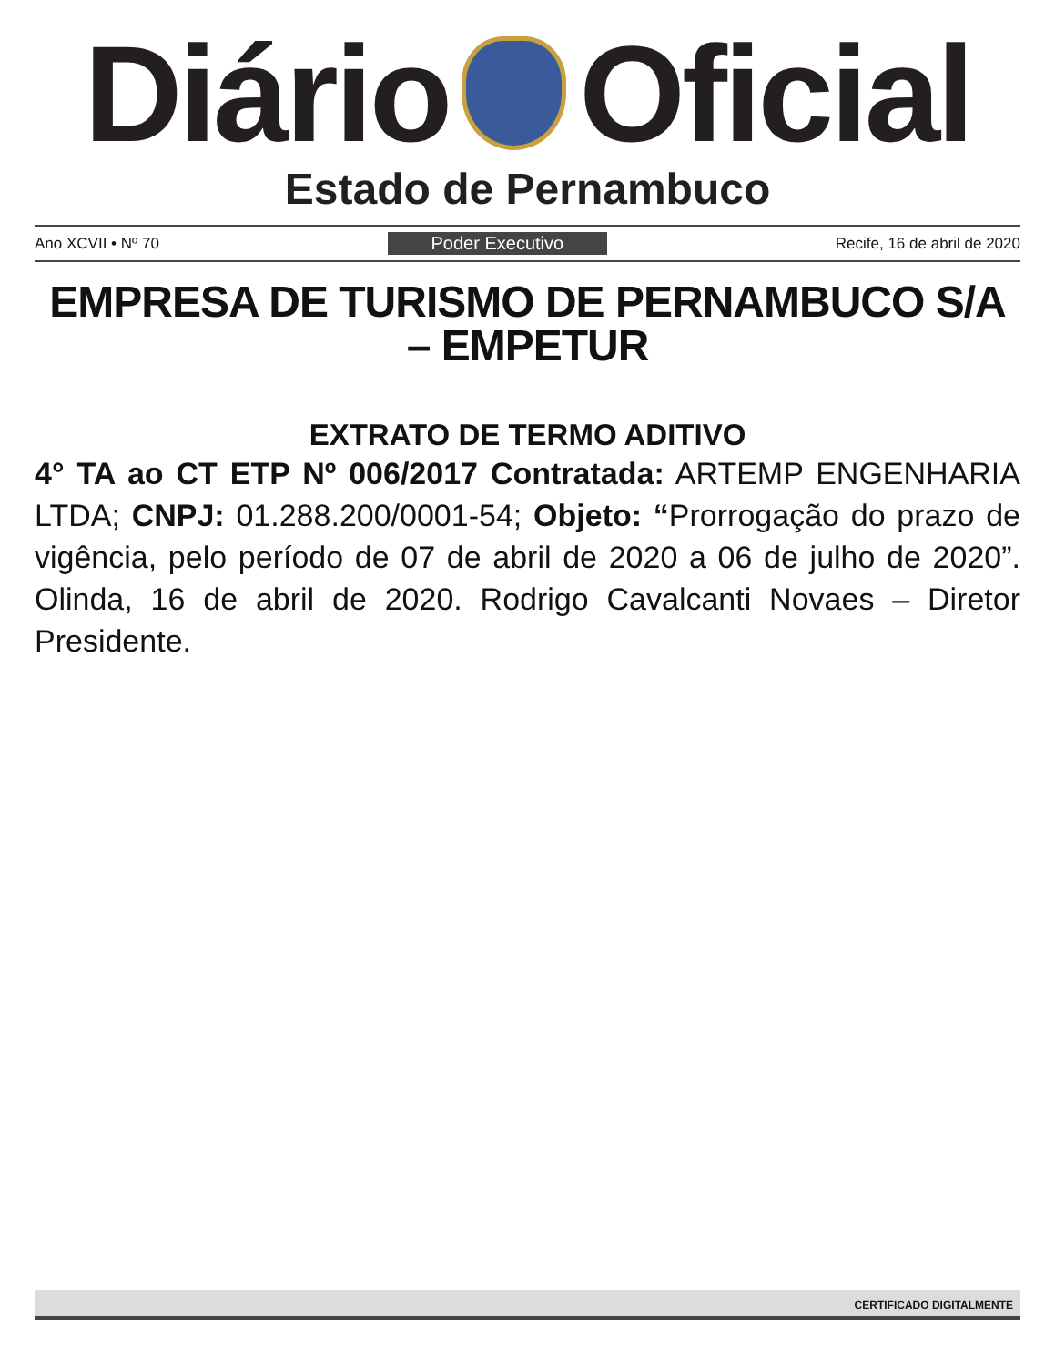Diário Oficial
Estado de Pernambuco
Ano XCVII • Nº 70 Poder Executivo Recife, 16 de abril de 2020
EMPRESA DE TURISMO DE PERNAMBUCO S/A – EMPETUR
EXTRATO DE TERMO ADITIVO
4° TA ao CT ETP Nº 006/2017 Contratada: ARTEMP ENGENHARIA LTDA; CNPJ: 01.288.200/0001-54; Objeto: “Prorrogação do prazo de vigência, pelo período de 07 de abril de 2020 a 06 de julho de 2020”. Olinda, 16 de abril de 2020. Rodrigo Cavalcanti Novaes – Diretor Presidente.
CERTIFICADO DIGITALMENTE